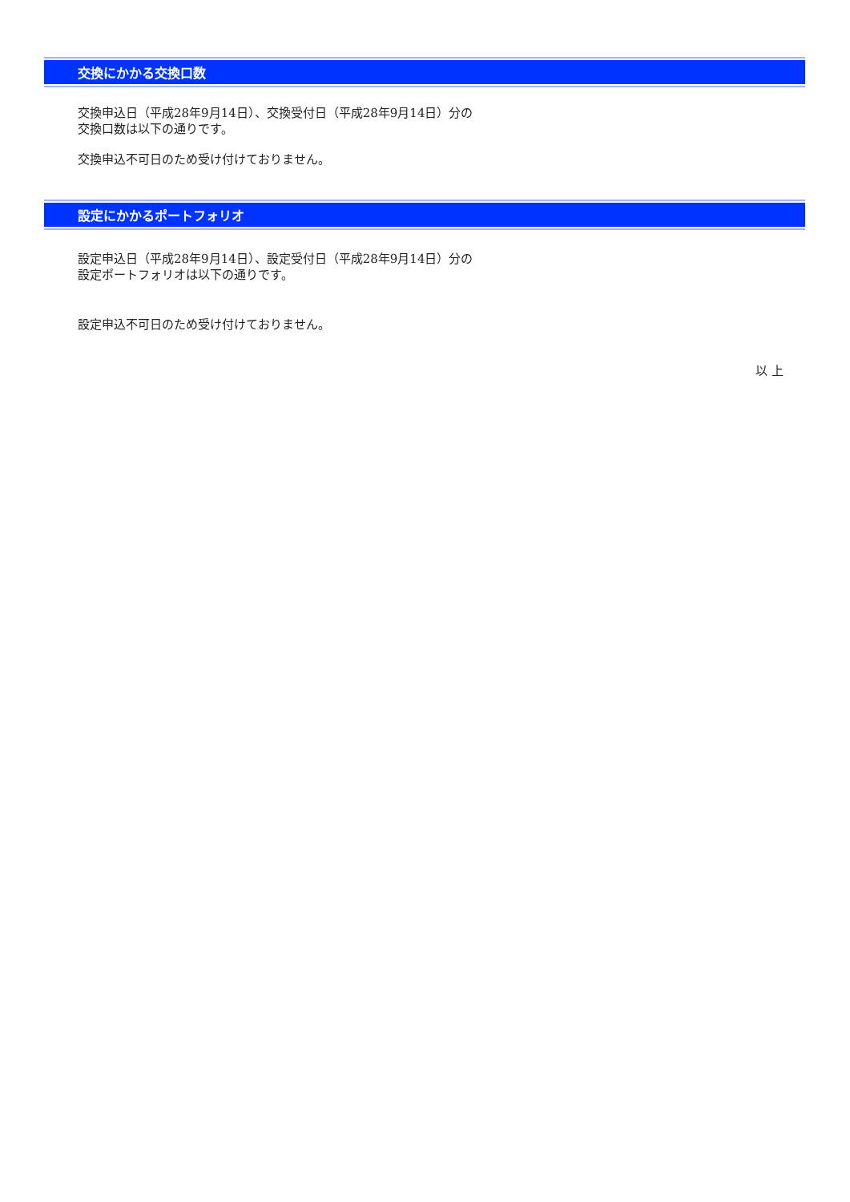交換にかかる交換口数
交換申込日（平成28年9月14日）、交換受付日（平成28年9月14日）分の
交換口数は以下の通りです。
交換申込不可日のため受け付けておりません。
設定にかかるポートフォリオ
設定申込日（平成28年9月14日）、設定受付日（平成28年9月14日）分の
設定ポートフォリオは以下の通りです。
設定申込不可日のため受け付けておりません。
以 上